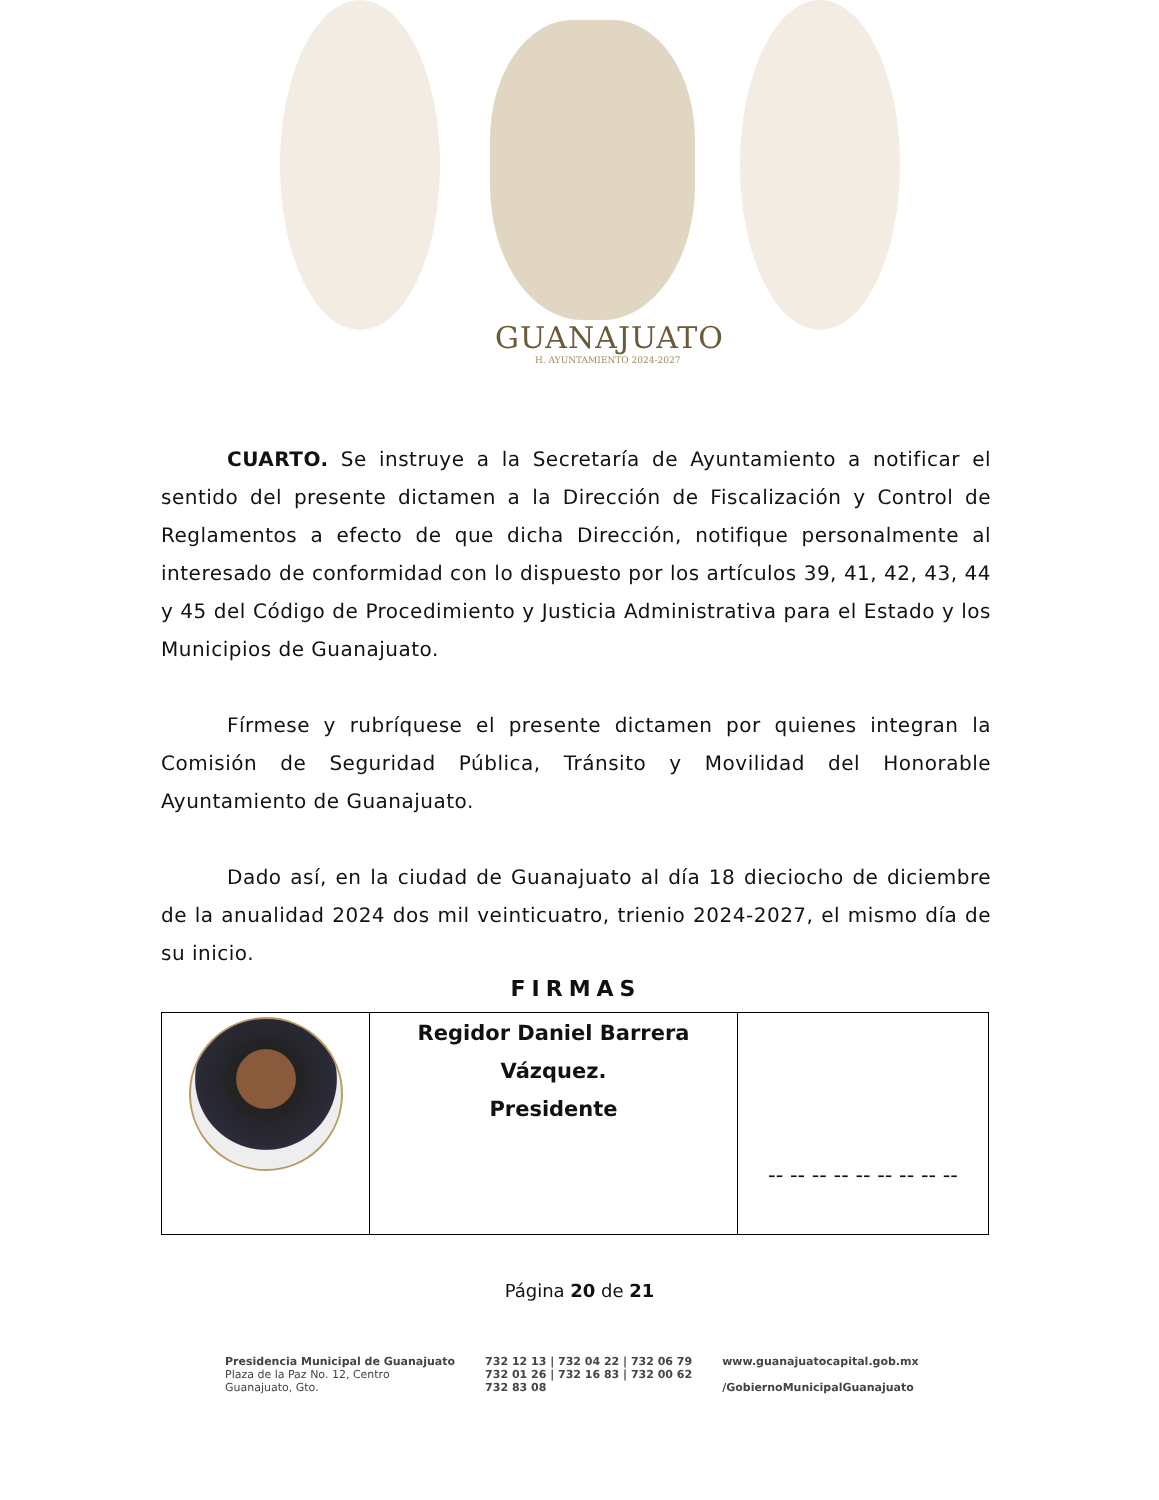GUANAJUATO
H. AYUNTAMIENTO 2024-2027
CUARTO. Se instruye a la Secretaría de Ayuntamiento a notificar el sentido del presente dictamen a la Dirección de Fiscalización y Control de Reglamentos a efecto de que dicha Dirección, notifique personalmente al interesado de conformidad con lo dispuesto por los artículos 39, 41, 42, 43, 44 y 45 del Código de Procedimiento y Justicia Administrativa para el Estado y los Municipios de Guanajuato.
Fírmese y rubríquese el presente dictamen por quienes integran la Comisión de Seguridad Pública, Tránsito y Movilidad del Honorable Ayuntamiento de Guanajuato.
Dado así, en la ciudad de Guanajuato al día 18 dieciocho de diciembre de la anualidad 2024 dos mil veinticuatro, trienio 2024-2027, el mismo día de su inicio.
FIRMAS
| | Regidor Daniel Barrera Vázquez. Presidente | -- -- -- -- -- -- -- -- -- |
Página 20 de 21
Presidencia Municipal de Guanajuato
Plaza de la Paz No. 12, Centro
Guanajuato, Gto.
732 12 13 | 732 04 22 | 732 06 79
732 01 26 | 732 16 83 | 732 00 62
732 83 08
www.guanajuatocapital.gob.mx
/GobiernoMunicipalGuanajuato